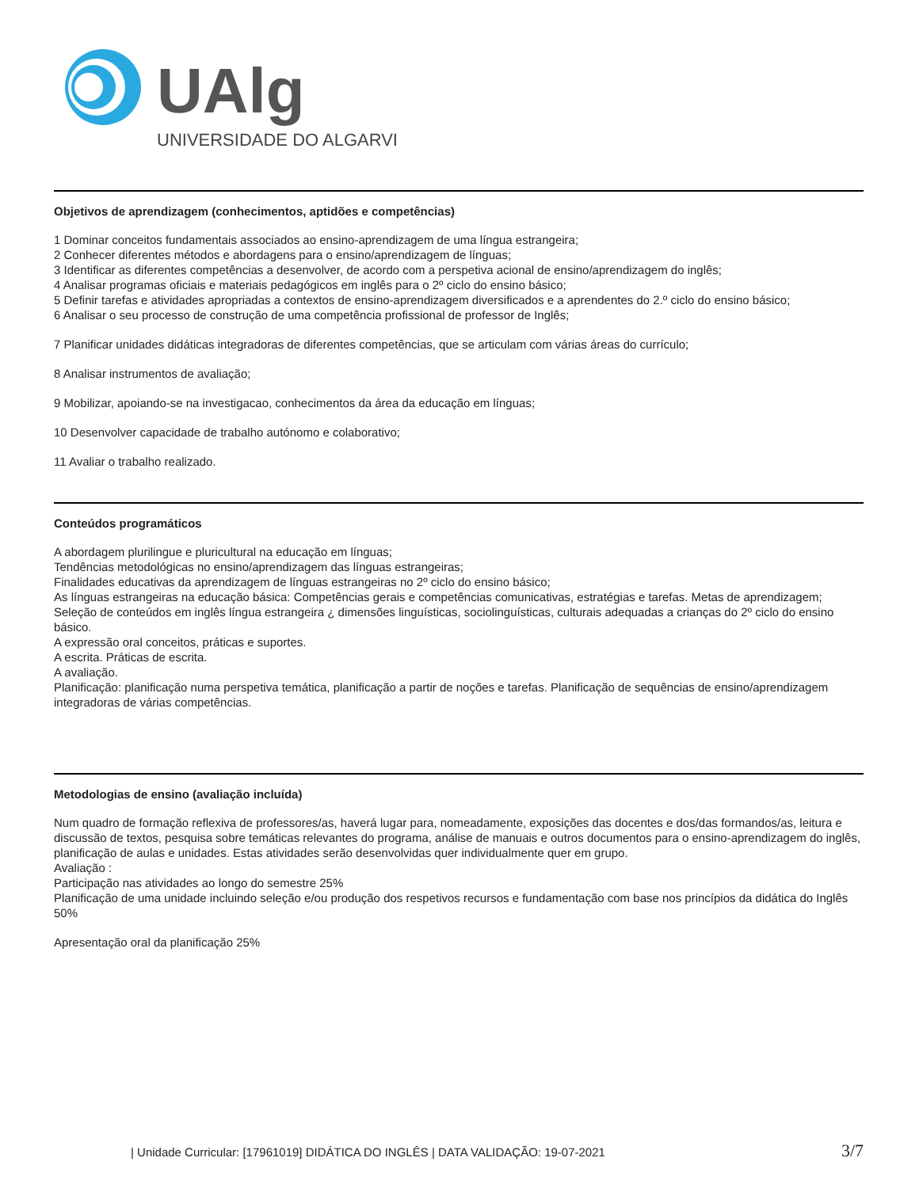UAlg
UNIVERSIDADE DO ALGARVE
Objetivos de aprendizagem (conhecimentos, aptidões e competências)
1 Dominar conceitos fundamentais associados ao ensino-aprendizagem de uma língua estrangeira;
2 Conhecer diferentes métodos e abordagens para o ensino/aprendizagem de línguas;
3 Identificar as diferentes competências a desenvolver, de acordo com a perspetiva acional de ensino/aprendizagem do inglês;
4 Analisar programas oficiais e materiais pedagógicos em inglês para o 2º ciclo do ensino básico;
5 Definir tarefas e atividades apropriadas a contextos de ensino-aprendizagem diversificados e a aprendentes do 2.º ciclo do ensino básico;
6 Analisar o seu processo de construção de uma competência profissional de professor de Inglês;
7 Planificar unidades didáticas integradoras de diferentes competências, que se articulam com várias áreas do currículo;
8 Analisar instrumentos de avaliação;
9 Mobilizar, apoiando-se na investigacao, conhecimentos da área da educação em línguas;
10 Desenvolver capacidade de trabalho autónomo e colaborativo;
11 Avaliar o trabalho realizado.
Conteúdos programáticos
A abordagem plurilingue e pluricultural na educação em línguas;
Tendências metodológicas no ensino/aprendizagem das línguas estrangeiras;
Finalidades educativas da aprendizagem de línguas estrangeiras no 2º ciclo do ensino básico;
As línguas estrangeiras na educação básica: Competências gerais e competências comunicativas, estratégias e tarefas. Metas de aprendizagem;
Seleção de conteúdos em inglês língua estrangeira ¿ dimensões linguísticas, sociolinguísticas, culturais adequadas a crianças do 2º ciclo do ensino básico.
A expressão oral conceitos, práticas e suportes.
A escrita. Práticas de escrita.
A avaliação.
Planificação: planificação numa perspetiva temática, planificação a partir de noções e tarefas. Planificação de sequências de ensino/aprendizagem integradoras de várias competências.
Metodologias de ensino (avaliação incluída)
Num quadro de formação reflexiva de professores/as, haverá lugar para, nomeadamente, exposições das docentes e dos/das formandos/as, leitura e discussão de textos, pesquisa sobre temáticas relevantes do programa, análise de manuais e outros documentos para o ensino-aprendizagem do inglês, planificação de aulas e unidades. Estas atividades serão desenvolvidas quer individualmente quer em grupo.
Avaliação :
Participação nas atividades ao longo do semestre 25%
Planificação de uma unidade incluindo seleção e/ou produção dos respetivos recursos e fundamentação com base nos princípios da didática do Inglês 50%
Apresentação oral da planificação 25%
| Unidade Curricular: [17961019] DIDÁTICA DO INGLÊS | DATA VALIDAÇÃO: 19-07-2021 3/7